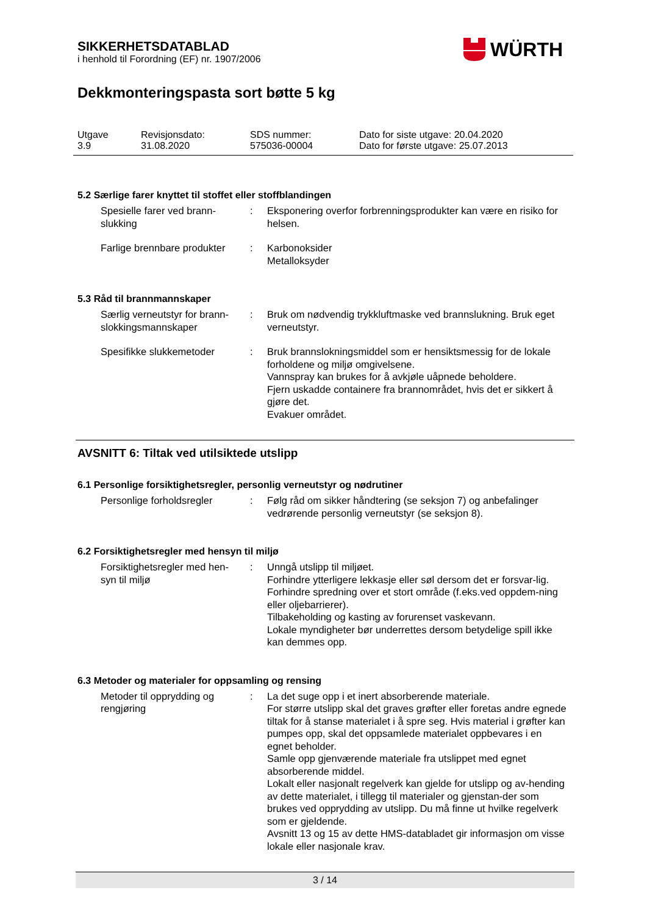WÜRTH
SIKKERHETSDATABLAD
i henhold til Forordning (EF) nr. 1907/2006
Dekkmonteringspasta sort bøtte 5 kg
| Utgave 3.9 | Revisjonsdato: 31.08.2020 | SDS nummer: 575036-00004 | Dato for siste utgave: 20.04.2020 Dato for første utgave: 25.07.2013 |
5.2 Særlige farer knyttet til stoffet eller stoffblandingen
| Spesielle farer ved brann- slukking | : | Eksponering overfor forbrenningsprodukter kan være en risiko for helsen. |
| Farlige brennbare produkter | : | Karbonoksider Metalloksyder |
5.3 Råd til brannmannskaper
| Særlig verneutstyr for brann- slokkingsmannskaper | : | Bruk om nødvendig trykkluftmaske ved brannslukning. Bruk eget verneutstyr. |
| Spesifikke slukkemetoder | : | Bruk brannslokningsmiddel som er hensiktsmessig for de lokale forholdene og miljø omgivelsene. Vannspray kan brukes for å avkjøle uåpnede beholdere. Fjern uskadde containere fra brannområdet, hvis det er sikkert å gjøre det. Evakuer området. |
AVSNITT 6: Tiltak ved utilsiktede utslipp
6.1 Personlige forsiktighetsregler, personlig verneutstyr og nødrutiner
| Personlige forholdsregler | : | Følg råd om sikker håndtering (se seksjon 7) og anbefalinger vedrørende personlig verneutstyr (se seksjon 8). |
6.2 Forsiktighetsregler med hensyn til miljø
| Forsiktighetsregler med hen- syn til miljø | : | Unngå utslipp til miljøet. Forhindre ytterligere lekkasje eller søl dersom det er forsvar-lig. Forhindre spredning over et stort område (f.eks.ved oppdem-ning eller oljebarrierer). Tilbakeholding og kasting av forurenset vaskevann. Lokale myndigheter bør underrettes dersom betydelige spill ikke kan demmes opp. |
6.3 Metoder og materialer for oppsamling og rensing
| Metoder til opprydding og rengjøring | : | La det suge opp i et inert absorberende materiale. For større utslipp skal det graves grøfter eller foretas andre egnede tiltak for å stanse materialet i å spre seg. Hvis material i grøfter kan pumpes opp, skal det oppsamlede materialet oppbevares i en egnet beholder. Samle opp gjenværende materiale fra utslippet med egnet absorberende middel. Lokalt eller nasjonalt regelverk kan gjelde for utslipp og av-hending av dette materialet, i tillegg til materialer og gjenstan-der som brukes ved opprydding av utslipp. Du må finne ut hvilke regelverk som er gjeldende. Avsnitt 13 og 15 av dette HMS-databladet gir informasjon om visse lokale eller nasjonale krav. |
3 / 14